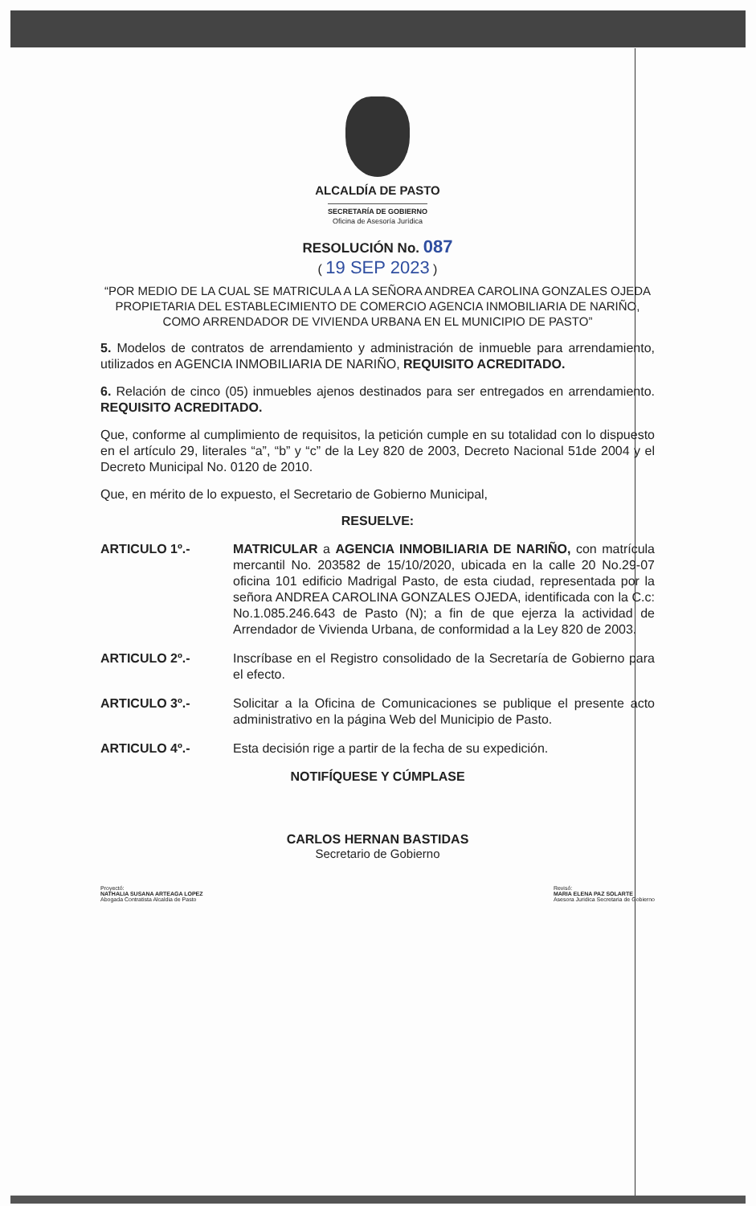ALCALDÍA DE PASTO
SECRETARÍA DE GOBIERNO
Oficina de Asesoría Jurídica
RESOLUCIÓN No. 087
( 19 SEP 2023 )
“POR MEDIO DE LA CUAL SE MATRICULA A LA SEÑORA ANDREA CAROLINA GONZALES OJEDA PROPIETARIA DEL ESTABLECIMIENTO DE COMERCIO AGENCIA INMOBILIARIA DE NARIÑO, COMO ARRENDADOR DE VIVIENDA URBANA EN EL MUNICIPIO DE PASTO”
5. Modelos de contratos de arrendamiento y administración de inmueble para arrendamiento, utilizados en AGENCIA INMOBILIARIA DE NARIÑO, REQUISITO ACREDITADO.
6. Relación de cinco (05) inmuebles ajenos destinados para ser entregados en arrendamiento. REQUISITO ACREDITADO.
Que, conforme al cumplimiento de requisitos, la petición cumple en su totalidad con lo dispuesto en el artículo 29, literales “a”, “b” y “c” de la Ley 820 de 2003, Decreto Nacional 51de 2004 y el Decreto Municipal No. 0120 de 2010.
Que, en mérito de lo expuesto, el Secretario de Gobierno Municipal,
RESUELVE:
ARTICULO 1º.- MATRICULAR a AGENCIA INMOBILIARIA DE NARIÑO, con matrícula mercantil No. 203582 de 15/10/2020, ubicada en la calle 20 No.29-07 oficina 101 edificio Madrigal Pasto, de esta ciudad, representada por la señora ANDREA CAROLINA GONZALES OJEDA, identificada con la C.c: No.1.085.246.643 de Pasto (N); a fin de que ejerza la actividad de Arrendador de Vivienda Urbana, de conformidad a la Ley 820 de 2003.
ARTICULO 2º.- Inscríbase en el Registro consolidado de la Secretaría de Gobierno para el efecto.
ARTICULO 3º.- Solicitar a la Oficina de Comunicaciones se publique el presente acto administrativo en la página Web del Municipio de Pasto.
ARTICULO 4º.- Esta decisión rige a partir de la fecha de su expedición.
NOTIFÍQUESE Y CÚMPLASE
CARLOS HERNAN BASTIDAS
Secretario de Gobierno
Proyectó:
NATHALIA SUSANA ARTEAGA LOPEZ
Abogada Contratista Alcaldia de Pasto
Revisó:
MARIA ELENA PAZ SOLARTE
Asesora Juridica Secretaria de Gobierno